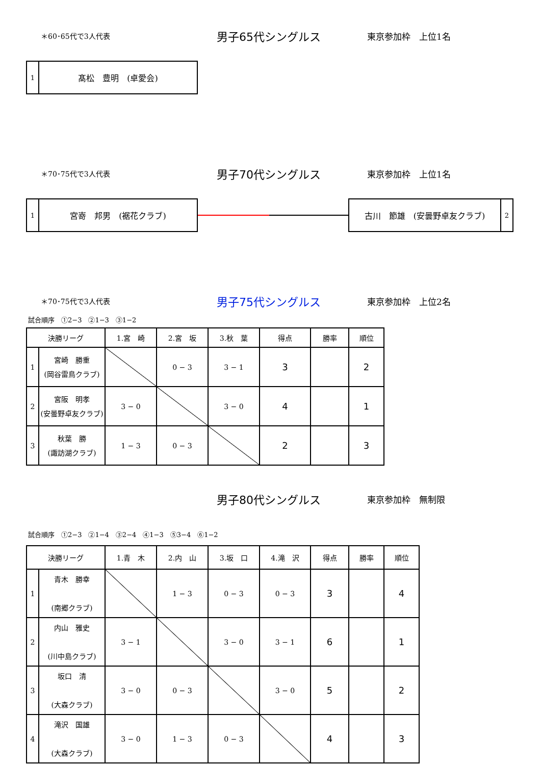＊60･65代で3人代表
男子65代シングルス
東京参加枠　上位1名
1
髙松　豊明　(卓愛会)
＊70･75代で3人代表
男子70代シングルス
東京参加枠　上位1名
1
宮嵜　邦男　(裾花クラブ)
古川　節雄　(安曇野卓友クラブ)
2
＊70･75代で3人代表
男子75代シングルス
東京参加枠　上位2名
試合順序　①2−3　②1−3　③1−2
| 決勝リーグ | | 1.宮 崎 | 2.宮 坂 | 3.秋 葉 | 得点 | 勝率 | 順位 |
| 1 | 宮崎 勝重 (岡谷雷鳥クラブ) | | 0 − 3 | 3 − 1 | 3 | | 2 |
| 2 | 宮阪 明孝 (安曇野卓友クラブ) | 3 − 0 | | 3 − 0 | 4 | | 1 |
| 3 | 秋葉 勝 (諏訪湖クラブ) | 1 − 3 | 0 − 3 | | 2 | | 3 |
男子80代シングルス
東京参加枠　無制限
試合順序　①2−3　②1−4　③2−4　④1−3　⑤3−4　⑥1−2
| 決勝リーグ | | 1.青 木 | 2.内 山 | 3.坂 口 | 4.滝 沢 | 得点 | 勝率 | 順位 |
| 1 | 青木 勝幸 (南郷クラブ) | | 1 − 3 | 0 − 3 | 0 − 3 | 3 | | 4 |
| 2 | 内山 雅史 (川中島クラブ) | 3 − 1 | | 3 − 0 | 3 − 1 | 6 | | 1 |
| 3 | 坂口 清 (大森クラブ) | 3 − 0 | 0 − 3 | | 3 − 0 | 5 | | 2 |
| 4 | 滝沢 国雄 (大森クラブ) | 3 − 0 | 1 − 3 | 0 − 3 | | 4 | | 3 |